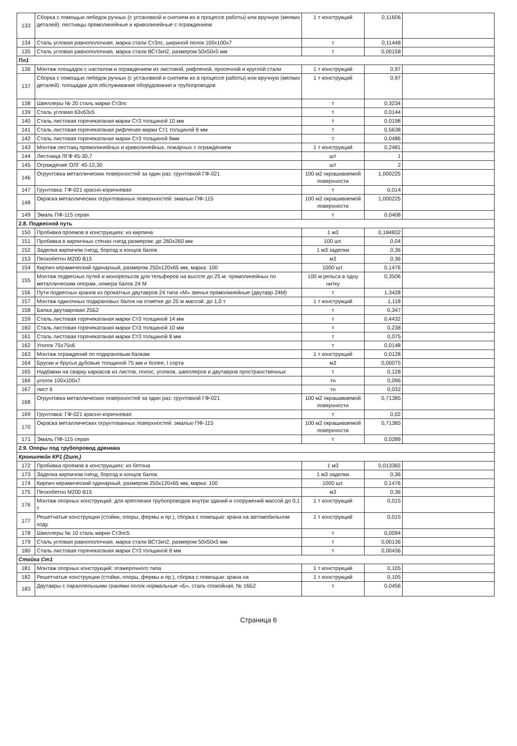| 133 | Сборка с помощью лебедок ручных (с установкой и снятием их в процессе работы) или вручную (мелких деталей): лестницы прямолинейные и криволинейные с ограждением | 1 т конструкций | 0,11606 | |
| 134 | Сталь угловая равнополочная, марка стали Ст3пс, шириной полок 100x100x7 | т | 0,11448 | |
| 135 | Сталь угловая равнополочная, марка стали ВСт3кп2, размером 50x50x5 мм | т | 0,00158 | |
| Пл1 | | | | |
| 136 | Монтаж площадок с настилом и ограждением из листовой, рифленой, просечной и круглой стали | 1 т конструкций | 0,97 | |
| 137 | Сборка с помощью лебедок ручных (с установкой и снятием их в процессе работы) или вручную (мелких деталей): площадки для обслуживания оборудования и трубопроводов | 1 т конструкций | 0,97 | |
| 138 | Швеллеры № 20 сталь марки Ст3пс | т | 0,3234 | |
| 139 | Сталь угловая 63x63x5 | т | 0,0144 | |
| 140 | Сталь листовая горячекатаная марки Ст3 толщиной 10 мм | т | 0,0198 | |
| 141 | Сталь листовая горячекатаная рифленая марки Ст1 толщиной 6 мм | т | 0,5638 | |
| 142 | Сталь листовая горячекатаная марки Ст3 толщиной 6мм | т | 0,0486 | |
| 143 | Монтаж лестниц прямолинейных и криволинейных, пожарных с ограждением | 1 т конструкций | 0,2481 | |
| 144 | Лестница ЛГФ 45-30,7 | шт | 1 | |
| 145 | Ограждение ОЛГ 45-12,30 | шт | 2 | |
| 146 | Огрунтовка металлических поверхностей за один раз: грунтовкой ГФ-021 | 100 м2 окрашиваемой поверхности | 1,000225 | |
| 147 | Грунтовка: ГФ-021 красно-коричневая | т | 0,014 | |
| 148 | Окраска металлических огрунтованных поверхностей: эмалью ПФ-115 | 100 м2 окрашиваемой поверхности | 1,000225 | |
| 149 | Эмаль ПФ-115 серая | т | 0,0408 | |
| 2.8. Подвесной путь | | | | |
| 150 | Пробивка проемов в конструкциях: из кирпича | 1 м3 | 0,184832 | |
| 151 | Пробивка в кирпичных стенах гнезд размером: до 260x260 мм | 100 шт. | 0,04 | |
| 152 | Заделка кирпичом гнезд, борозд и концов балок | 1 м3 заделки | 0,36 | |
| 153 | Пескобетон М200 В15 | м3 | 0,36 | |
| 154 | Кирпич керамический одинарный, размером 250x120x65 мм, марка: 100 | 1000 шт. | 0,1476 | |
| 155 | Монтаж подвесных путей и монорельсов для тельферов на высоте до 25 м: прямолинейных по металлическим опорам, номера балок 24 М | 100 м рельса в одну нитку | 0,3506 | |
| 156 | Пути подвесных кранов из прокатных двутавров 24 типа «М» звенья прямолинейные (двутавр 24М) | т | 1,3428 | |
| 157 | Монтаж одиночных подкрановых балок на отметке до 25 м массой: до 1,0 т | 1 т конструкций | 1,118 | |
| 158 | Балка двутавровая 25Б2 | т | 0,347 | |
| 159 | Сталь листовая горячекатаная марки Ст3 толщиной 14 мм | т | 0,4432 | |
| 160 | Сталь листовая горячекатаная марки Ст3 толщиной 10 мм | т | 0,238 | |
| 161 | Сталь листовая горячекатаная марки Ст3 толщиной 8 мм | т | 0,075 | |
| 162 | Уголок 75x75x6 | т | 0,0148 | |
| 163 | Монтаж ограждений по подкрановым балкам | 1 т конструкций | 0,0128 | |
| 164 | Бруски и брусья дубовые толщиной 75 мм и более, I сорта | м3 | 0,00075 | |
| 165 | Надбавки на сварку каркасов из листов, полос, уголков, швеллеров и двутавров пространственных | т | 0,128 | |
| 166 | уголок 100x100x7 | тн | 0,096 | |
| 167 | лист 6 | тн | 0,032 | |
| 168 | Огрунтовка металлических поверхностей за один раз: грунтовкой ГФ-021 | 100 м2 окрашиваемой поверхности | 0,71385 | |
| 169 | Грунтовка: ГФ-021 красно-коричневая | т | 0,02 | |
| 170 | Окраска металлических огрунтованных поверхностей: эмалью ПФ-115 | 100 м2 окрашиваемой поверхности | 0,71385 | |
| 171 | Эмаль ПФ-115 серая | т | 0,0289 | |
| 2.9. Опоры под трубопровод дренажа | | | | |
| Кронштейн КР1 (2шт.) | | | | |
| 172 | Пробивка проемов в конструкциях: из бетона | 1 м3 | 0,013365 | |
| 173 | Заделка кирпичом гнезд, борозд и концов балок | 1 м3 заделки | 0,36 | |
| 174 | Кирпич керамический одинарный, размером 250x120x65 мм, марка: 100 | 1000 шт. | 0,1476 | |
| 175 | Пескобетон М200 В15 | м3 | 0,36 | |
| 176 | Монтаж опорных конструкций: для крепления трубопроводов внутри зданий и сооружений массой до 0,1 т | 1 т конструкций | 0,015 | |
| 177 | Решетчатые конструкции (стойки, опоры, фермы и пр.), сборка с помощью: крана на автомобильном ходу | 1 т конструкций | 0,015 | |
| 178 | Швеллеры № 10 сталь марки Ст3пс5 | т | 0,0094 | |
| 179 | Сталь угловая равнополочная, марка стали ВСт3кп2, размером 50x50x5 мм | т | 0,00136 | |
| 180 | Сталь листовая горячекатаная марки Ст3 толщиной 8 мм | т | 0,00436 | |
| Стойка Ст1 | | | | |
| 181 | Монтаж опорных конструкций: этажерочного типа | 1 т конструкций | 0,105 | |
| 182 | Решетчатые конструкции (стойки, опоры, фермы и пр.), сборка с помощью: крана на | 1 т конструкций | 0,105 | |
| 183 | Двутавры с параллельными гранями полок нормальные «Б», сталь спокойная, № 16Б2 | т | 0,0456 | |
Страница 6